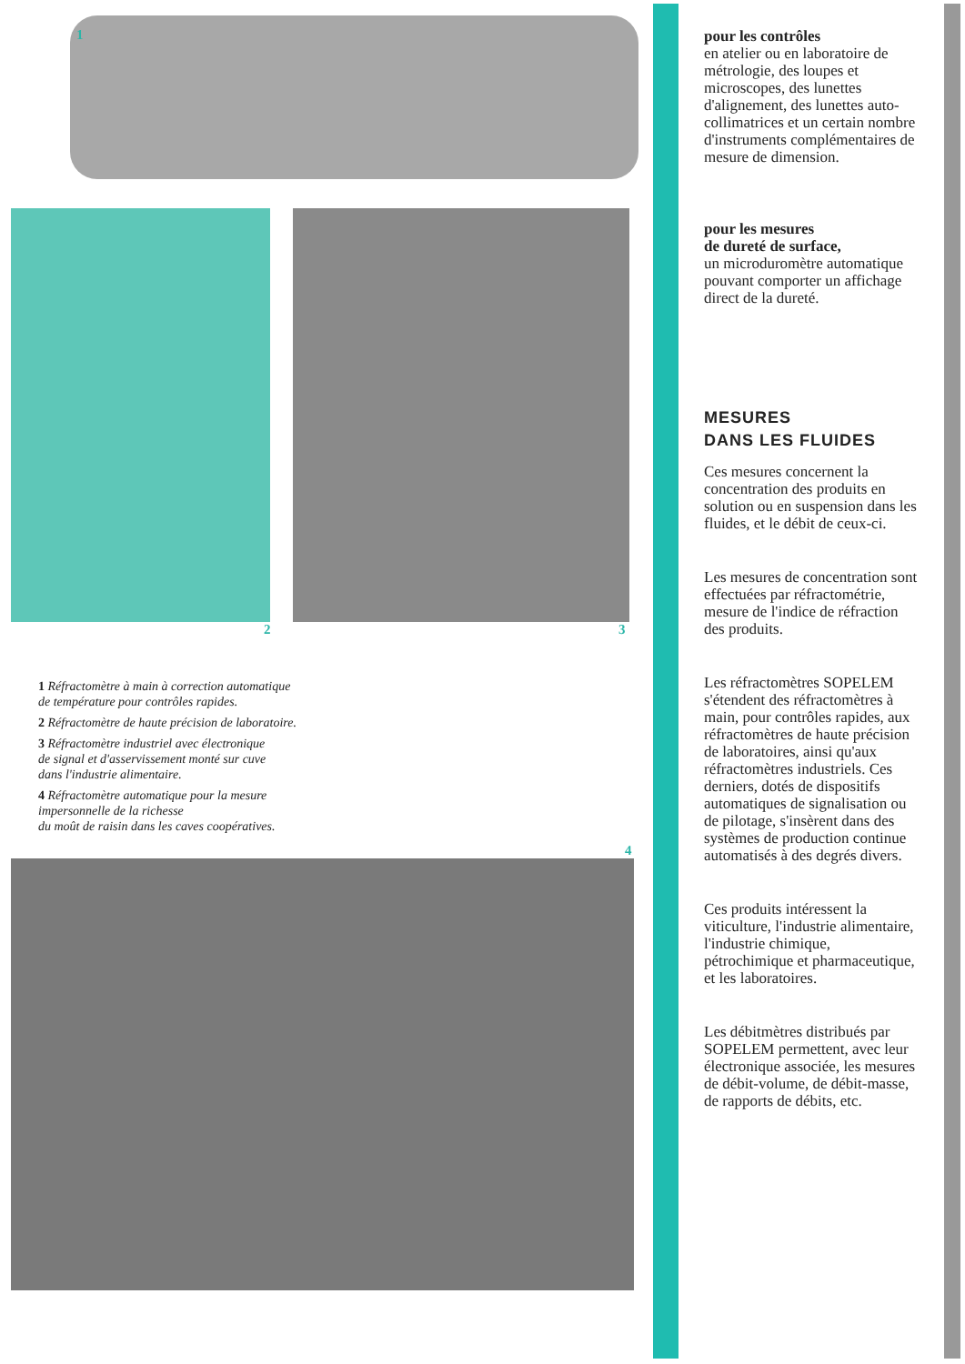1
2 3
1 Réfractomètre à main à correction automatique
de température pour contrôles rapides.
2 Réfractomètre de haute précision de laboratoire.
3 Réfractomètre industriel avec électronique
de signal et d'asservissement monté sur cuve
dans l'industrie alimentaire.
4 Réfractomètre automatique pour la mesure
impersonnelle de la richesse
du moût de raisin dans les caves coopératives.
4
pour les contrôles
en atelier ou en laboratoire de métrologie, des loupes et microscopes, des lunettes d'alignement, des lunettes auto-collimatrices et un certain nombre d'instruments complémentaires de mesure de dimension.
pour les mesures
de dureté de surface,
un microduromètre automatique pouvant comporter un affichage direct de la dureté.
MESURES
DANS LES FLUIDES
Ces mesures concernent la concentration des produits en solution ou en suspension dans les fluides, et le débit de ceux-ci.
Les mesures de concentration sont effectuées par réfractométrie, mesure de l'indice de réfraction des produits.
Les réfractomètres SOPELEM s'étendent des réfractomètres à main, pour contrôles rapides, aux réfractomètres de haute précision de laboratoires, ainsi qu'aux réfractomètres industriels. Ces derniers, dotés de dispositifs automatiques de signalisation ou de pilotage, s'insèrent dans des systèmes de production continue automatisés à des degrés divers.
Ces produits intéressent la viticulture, l'industrie alimentaire, l'industrie chimique, pétrochimique et pharmaceutique, et les laboratoires.
Les débitmètres distribués par SOPELEM permettent, avec leur électronique associée, les mesures de débit-volume, de débit-masse, de rapports de débits, etc.